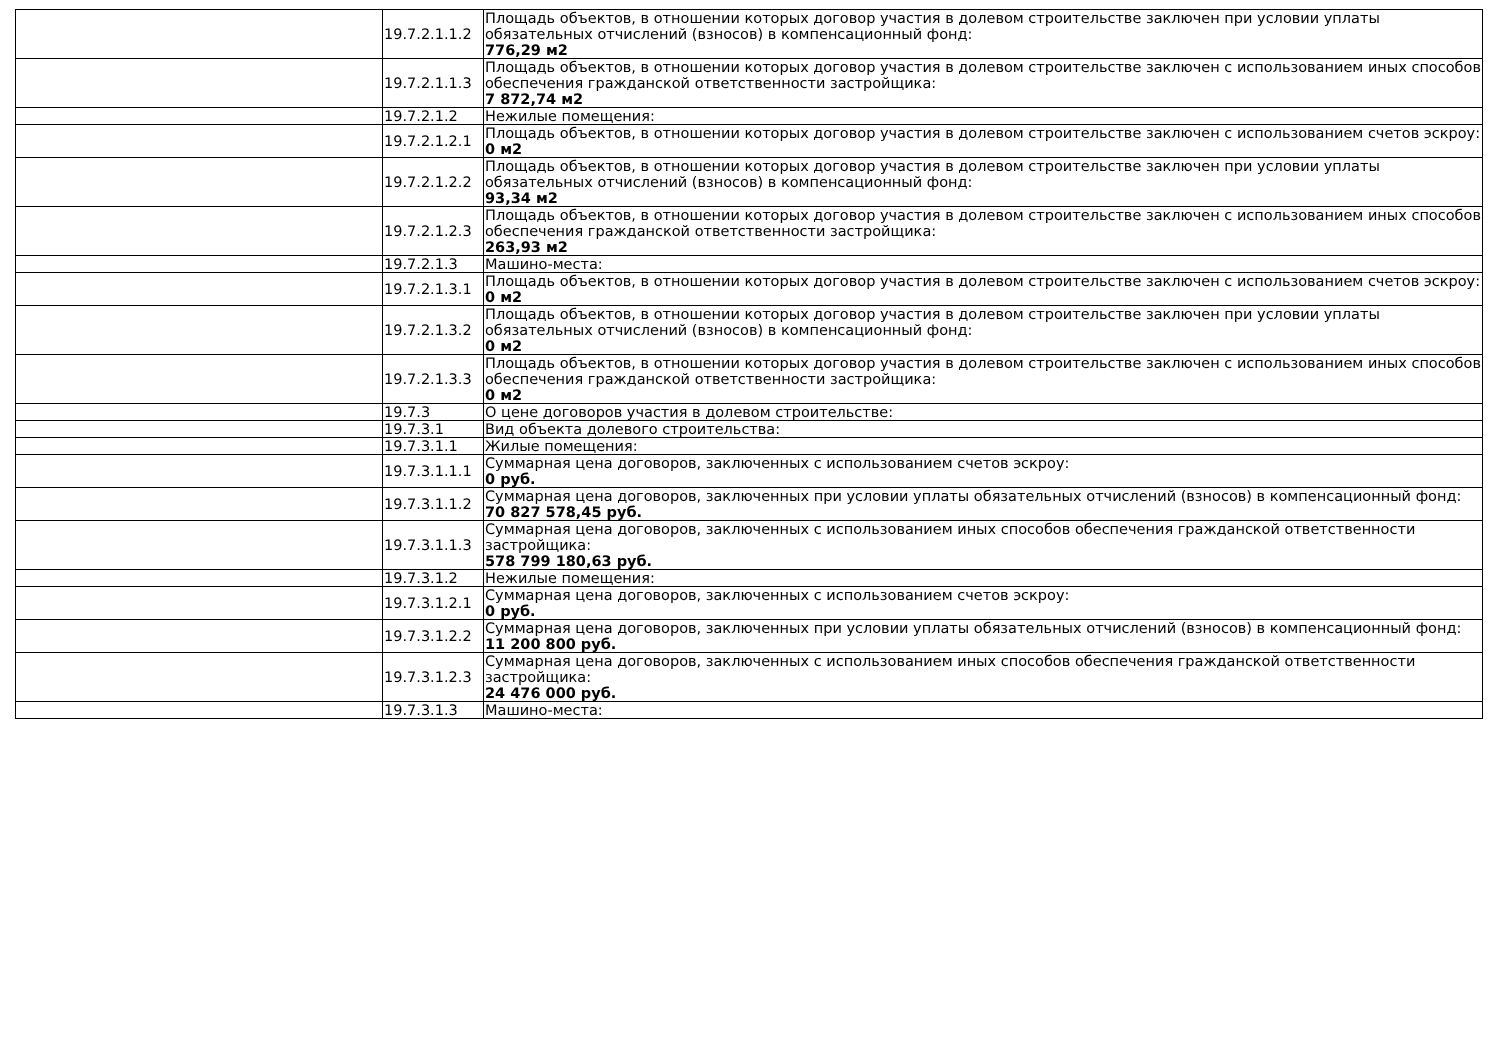| | 19.7.2.1.1.2 | Площадь объектов, в отношении которых договор участия в долевом строительстве заключен при условии уплаты обязательных отчислений (взносов) в компенсационный фонд: 776,29 м2 |
| | 19.7.2.1.1.3 | Площадь объектов, в отношении которых договор участия в долевом строительстве заключен с использованием иных способов обеспечения гражданской ответственности застройщика: 7 872,74 м2 |
| | 19.7.2.1.2 | Нежилые помещения: |
| | 19.7.2.1.2.1 | Площадь объектов, в отношении которых договор участия в долевом строительстве заключен с использованием счетов эскроу: 0 м2 |
| | 19.7.2.1.2.2 | Площадь объектов, в отношении которых договор участия в долевом строительстве заключен при условии уплаты обязательных отчислений (взносов) в компенсационный фонд: 93,34 м2 |
| | 19.7.2.1.2.3 | Площадь объектов, в отношении которых договор участия в долевом строительстве заключен с использованием иных способов обеспечения гражданской ответственности застройщика: 263,93 м2 |
| | 19.7.2.1.3 | Машино-места: |
| | 19.7.2.1.3.1 | Площадь объектов, в отношении которых договор участия в долевом строительстве заключен с использованием счетов эскроу: 0 м2 |
| | 19.7.2.1.3.2 | Площадь объектов, в отношении которых договор участия в долевом строительстве заключен при условии уплаты обязательных отчислений (взносов) в компенсационный фонд: 0 м2 |
| | 19.7.2.1.3.3 | Площадь объектов, в отношении которых договор участия в долевом строительстве заключен с использованием иных способов обеспечения гражданской ответственности застройщика: 0 м2 |
| | 19.7.3 | О цене договоров участия в долевом строительстве: |
| | 19.7.3.1 | Вид объекта долевого строительства: |
| | 19.7.3.1.1 | Жилые помещения: |
| | 19.7.3.1.1.1 | Суммарная цена договоров, заключенных с использованием счетов эскроу: 0 руб. |
| | 19.7.3.1.1.2 | Суммарная цена договоров, заключенных при условии уплаты обязательных отчислений (взносов) в компенсационный фонд: 70 827 578,45 руб. |
| | 19.7.3.1.1.3 | Суммарная цена договоров, заключенных с использованием иных способов обеспечения гражданской ответственности застройщика: 578 799 180,63 руб. |
| | 19.7.3.1.2 | Нежилые помещения: |
| | 19.7.3.1.2.1 | Суммарная цена договоров, заключенных с использованием счетов эскроу: 0 руб. |
| | 19.7.3.1.2.2 | Суммарная цена договоров, заключенных при условии уплаты обязательных отчислений (взносов) в компенсационный фонд: 11 200 800 руб. |
| | 19.7.3.1.2.3 | Суммарная цена договоров, заключенных с использованием иных способов обеспечения гражданской ответственности застройщика: 24 476 000 руб. |
| | 19.7.3.1.3 | Машино-места: |